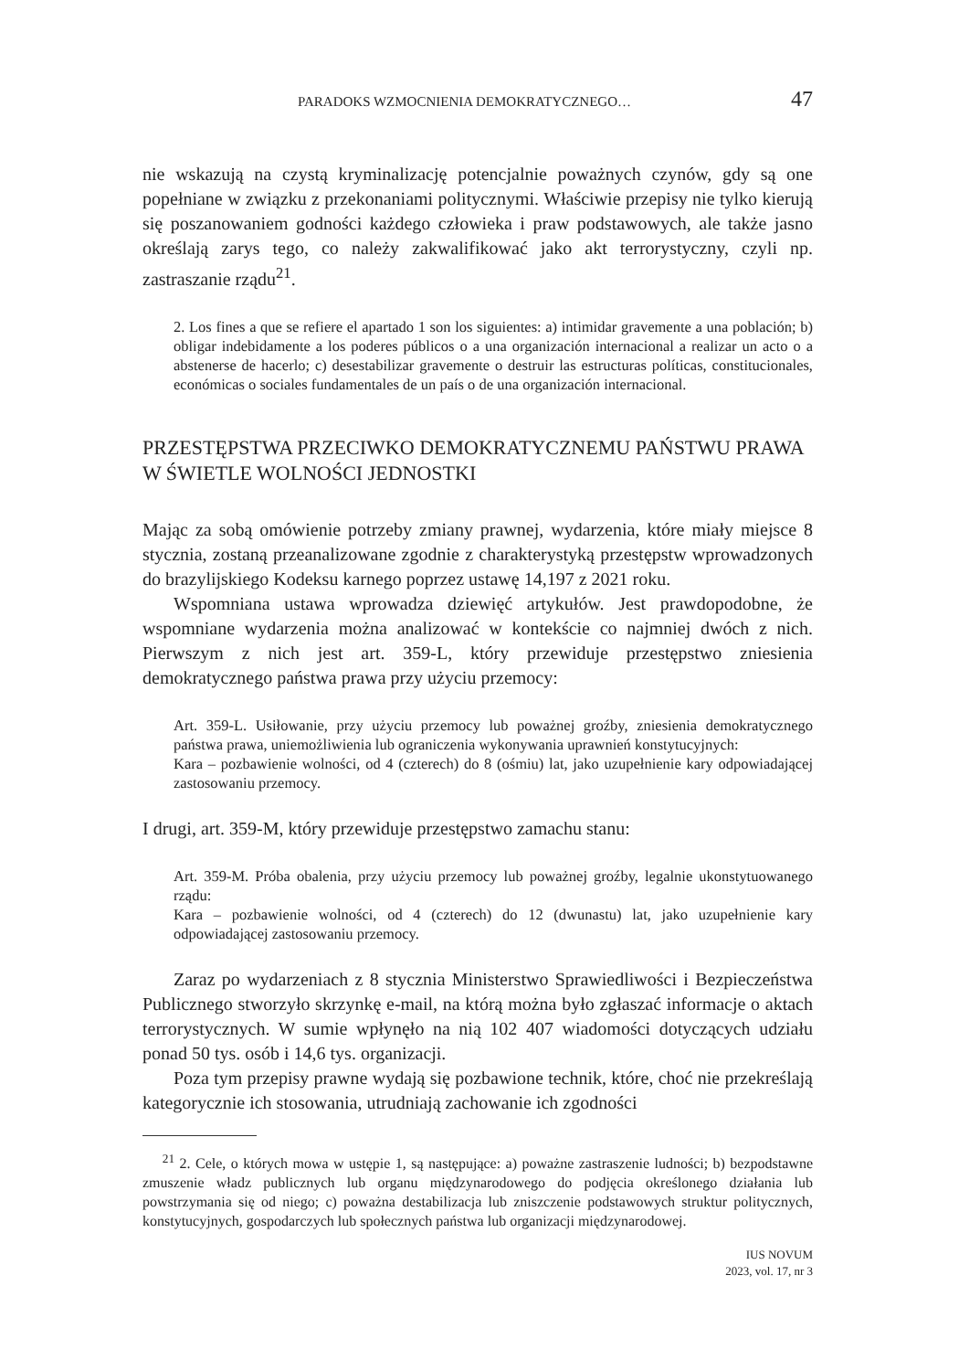PARADOKS WZMOCNIENIA DEMOKRATYCZNEGO… 47
nie wskazują na czystą kryminalizację potencjalnie poważnych czynów, gdy są one popełniane w związku z przekonaniami politycznymi. Właściwie przepisy nie tylko kierują się poszanowaniem godności każdego człowieka i praw podstawowych, ale także jasno określają zarys tego, co należy zakwalifikować jako akt terrorystyczny, czyli np. zastraszanie rządu<sup>21</sup>.
2. Los fines a que se refiere el apartado 1 son los siguientes: a) intimidar gravemente a una población; b) obligar indebidamente a los poderes públicos o a una organización internacional a realizar un acto o a abstenerse de hacerlo; c) desestabilizar gravemente o destruir las estructuras políticas, constitucionales, económicas o sociales fundamentales de un país o de una organización internacional.
PRZESTĘPSTWA PRZECIWKO DEMOKRATYCZNEMU PAŃSTWU PRAWA W ŚWIETLE WOLNOŚCI JEDNOSTKI
Mając za sobą omówienie potrzeby zmiany prawnej, wydarzenia, które miały miejsce 8 stycznia, zostaną przeanalizowane zgodnie z charakterystyką przestępstw wprowadzonych do brazylijskiego Kodeksu karnego poprzez ustawę 14,197 z 2021 roku.
Wspomniana ustawa wprowadza dziewięć artykułów. Jest prawdopodobne, że wspomniane wydarzenia można analizować w kontekście co najmniej dwóch z nich. Pierwszym z nich jest art. 359-L, który przewiduje przestępstwo zniesienia demokratycznego państwa prawa przy użyciu przemocy:
Art. 359-L. Usiłowanie, przy użyciu przemocy lub poważnej groźby, zniesienia demokratycznego państwa prawa, uniemożliwienia lub ograniczenia wykonywania uprawnień konstytucyjnych:
Kara – pozbawienie wolności, od 4 (czterech) do 8 (ośmiu) lat, jako uzupełnienie kary odpowiadającej zastosowaniu przemocy.
I drugi, art. 359-M, który przewiduje przestępstwo zamachu stanu:
Art. 359-M. Próba obalenia, przy użyciu przemocy lub poważnej groźby, legalnie ukonstytuowanego rządu:
Kara – pozbawienie wolności, od 4 (czterech) do 12 (dwunastu) lat, jako uzupełnienie kary odpowiadającej zastosowaniu przemocy.
Zaraz po wydarzeniach z 8 stycznia Ministerstwo Sprawiedliwości i Bezpieczeństwa Publicznego stworzyło skrzynkę e-mail, na którą można było zgłaszać informacje o aktach terrorystycznych. W sumie wpłynęło na nią 102 407 wiadomości dotyczących udziału ponad 50 tys. osób i 14,6 tys. organizacji.
Poza tym przepisy prawne wydają się pozbawione technik, które, choć nie przekreślają kategorycznie ich stosowania, utrudniają zachowanie ich zgodności
<sup>21</sup> 2. Cele, o których mowa w ustępie 1, są następujące: a) poważne zastraszenie ludności; b) bezpodstawne zmuszenie władz publicznych lub organu międzynarodowego do podjęcia określonego działania lub powstrzymania się od niego; c) poważna destabilizacja lub zniszczenie podstawowych struktur politycznych, konstytucyjnych, gospodarczych lub społecznych państwa lub organizacji międzynarodowej.
IUS NOVUM
2023, vol. 17, nr 3